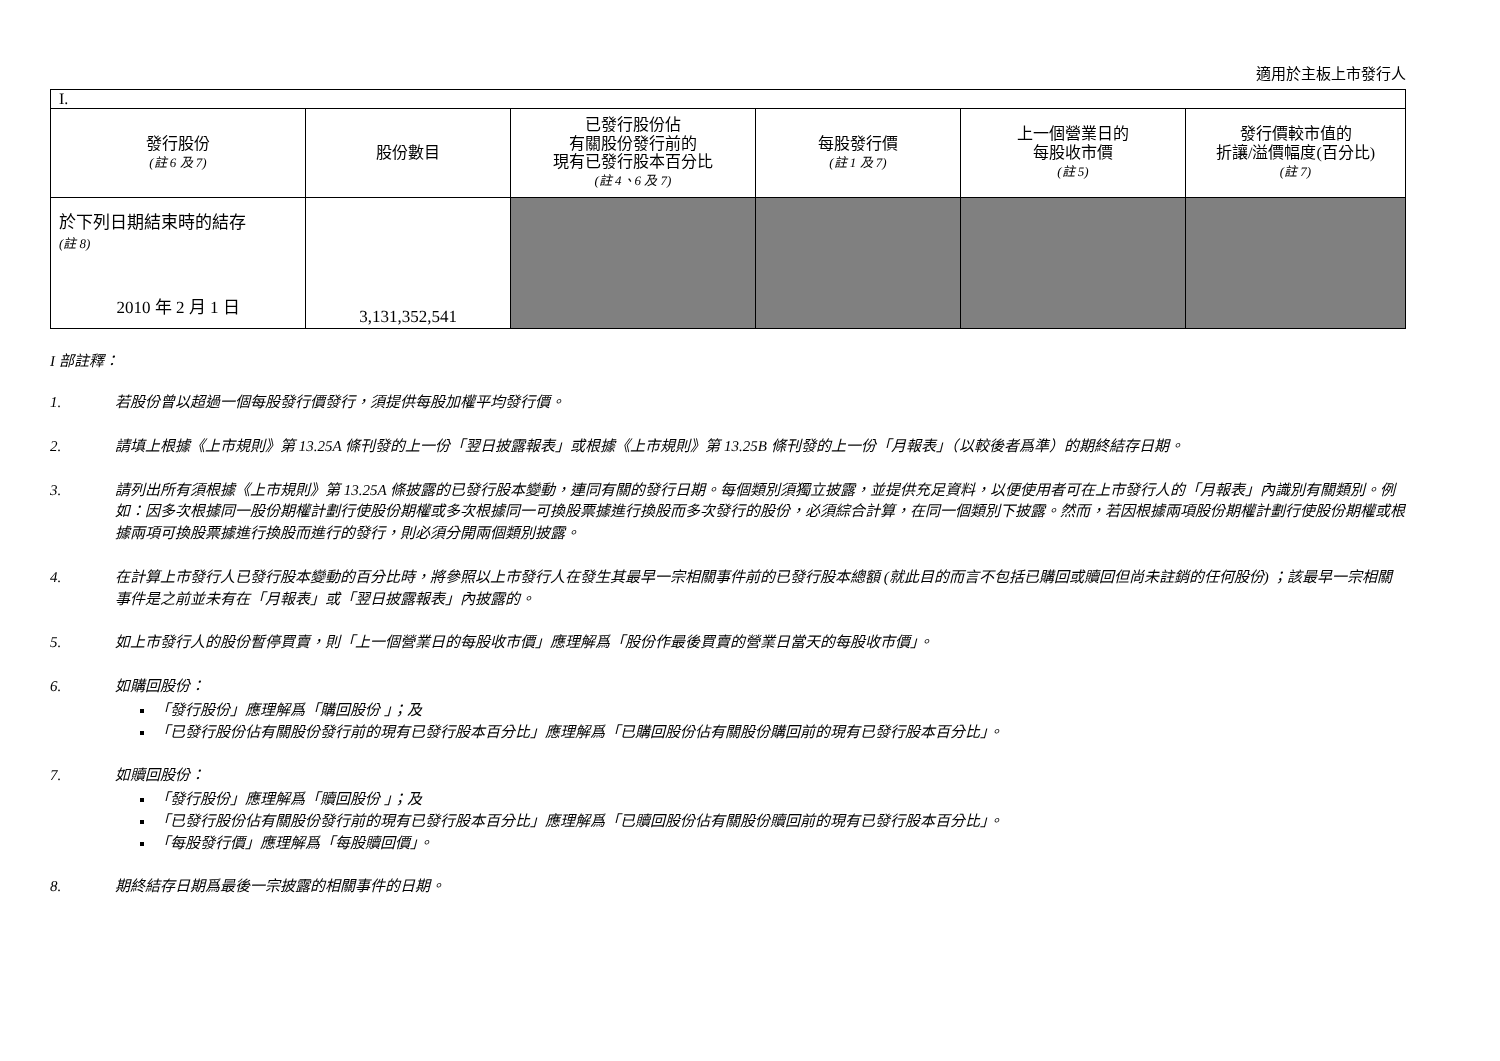適用於主板上市發行人
| I. | | | | | |
| 發行股份 (註 6 及 7) | 股份數目 | 已發行股份佔 有關股份發行前的 現有已發行股本百分比 (註 4、6 及 7) | 每股發行價 (註 1 及 7) | 上一個營業日的 每股收市價 (註 5) | 發行價較市值的 折讓/溢價幅度(百分比) (註 7) |
| 於下列日期結束時的結存 (註 8) 2010 年 2 月 1 日 | 3,131,352,541 | | | | |
I 部註釋：
1. 若股份曾以超過一個每股發行價發行，須提供每股加權平均發行價。
2. 請填上根據《上市規則》第 13.25A 條刊發的上一份「翌日披露報表」或根據《上市規則》第 13.25B 條刊發的上一份「月報表」（以較後者爲準）的期終結存日期。
3. 請列出所有須根據《上市規則》第 13.25A 條披露的已發行股本變動，連同有關的發行日期。每個類別須獨立披露，並提供充足資料，以便使用者可在上市發行人的「月報表」內識別有關類別。例如：因多次根據同一股份期權計劃行使股份期權或多次根據同一可換股票據進行換股而多次發行的股份，必須綜合計算，在同一個類別下披露。然而，若因根據兩項股份期權計劃行使股份期權或根據兩項可換股票據進行換股而進行的發行，則必須分開兩個類別披露。
4. 在計算上市發行人已發行股本變動的百分比時，將參照以上市發行人在發生其最早一宗相關事件前的已發行股本總額 (就此目的而言不包括已購回或贖回但尚未註銷的任何股份) ；該最早一宗相關事件是之前並未有在「月報表」或「翌日披露報表」內披露的。
5. 如上市發行人的股份暫停買賣，則「上一個營業日的每股收市價」應理解爲「股份作最後買賣的營業日當天的每股收市價」。
6. 如購回股份：
「發行股份」應理解爲「購回股份 」；及
「已發行股份佔有關股份發行前的現有已發行股本百分比」應理解爲「已購回股份佔有關股份購回前的現有已發行股本百分比」。
7. 如贖回股份：
「發行股份」應理解爲「贖回股份 」；及
「已發行股份佔有關股份發行前的現有已發行股本百分比」應理解爲「已贖回股份佔有關股份贖回前的現有已發行股本百分比」。
「每股發行價」應理解爲「每股贖回價」。
8. 期終結存日期爲最後一宗披露的相關事件的日期。